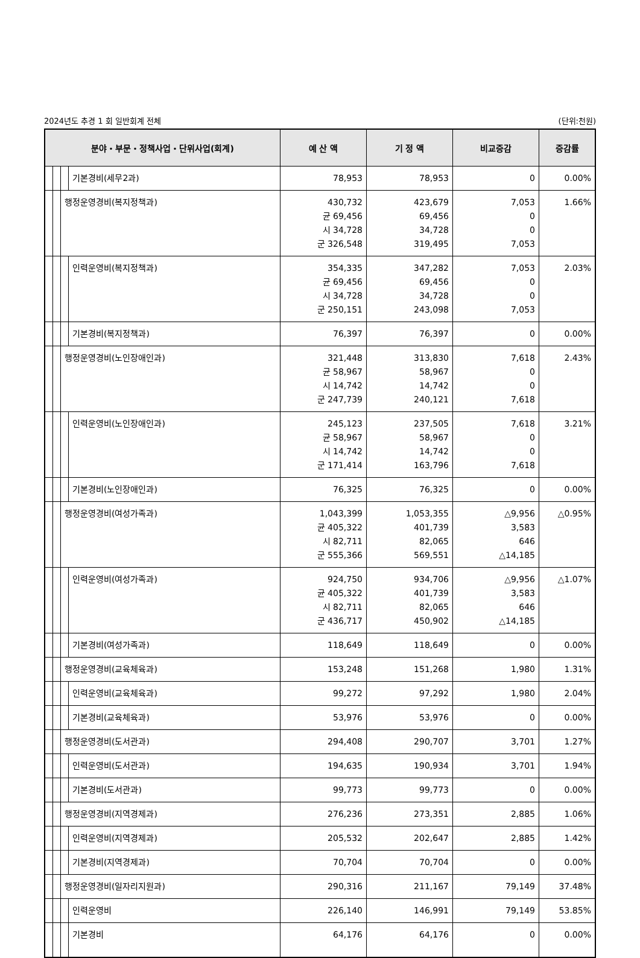2024년도 추경 1 회 일반회계 전체 (단위:천원)
| 분야・부문・정책사업・단위사업(회계) | | | | 예 산 액 | 기 정 액 | 비교증감 | 증감률 |
| --- | --- | --- | --- | --- | --- | --- | --- |
| | | | 기본경비(세무2과) | 78,953 | 78,953 | 0 | 0.00% |
| | | 행정운영경비(복지정책과) | | 430,732 균 69,456 시 34,728 군 326,548 | 423,679 69,456 34,728 319,495 | 7,053 0 0 7,053 | 1.66% |
| | | | 인력운영비(복지정책과) | 354,335 균 69,456 시 34,728 군 250,151 | 347,282 69,456 34,728 243,098 | 7,053 0 0 7,053 | 2.03% |
| | | | 기본경비(복지정책과) | 76,397 | 76,397 | 0 | 0.00% |
| | | 행정운영경비(노인장애인과) | | 321,448 균 58,967 시 14,742 군 247,739 | 313,830 58,967 14,742 240,121 | 7,618 0 0 7,618 | 2.43% |
| | | | 인력운영비(노인장애인과) | 245,123 균 58,967 시 14,742 군 171,414 | 237,505 58,967 14,742 163,796 | 7,618 0 0 7,618 | 3.21% |
| | | | 기본경비(노인장애인과) | 76,325 | 76,325 | 0 | 0.00% |
| | | 행정운영경비(여성가족과) | | 1,043,399 균 405,322 시 82,711 군 555,366 | 1,053,355 401,739 82,065 569,551 | △9,956 3,583 646 △14,185 | △0.95% |
| | | | 인력운영비(여성가족과) | 924,750 균 405,322 시 82,711 군 436,717 | 934,706 401,739 82,065 450,902 | △9,956 3,583 646 △14,185 | △1.07% |
| | | | 기본경비(여성가족과) | 118,649 | 118,649 | 0 | 0.00% |
| | | 행정운영경비(교육체육과) | | 153,248 | 151,268 | 1,980 | 1.31% |
| | | | 인력운영비(교육체육과) | 99,272 | 97,292 | 1,980 | 2.04% |
| | | | 기본경비(교육체육과) | 53,976 | 53,976 | 0 | 0.00% |
| | | 행정운영경비(도서관과) | | 294,408 | 290,707 | 3,701 | 1.27% |
| | | | 인력운영비(도서관과) | 194,635 | 190,934 | 3,701 | 1.94% |
| | | | 기본경비(도서관과) | 99,773 | 99,773 | 0 | 0.00% |
| | | 행정운영경비(지역경제과) | | 276,236 | 273,351 | 2,885 | 1.06% |
| | | | 인력운영비(지역경제과) | 205,532 | 202,647 | 2,885 | 1.42% |
| | | | 기본경비(지역경제과) | 70,704 | 70,704 | 0 | 0.00% |
| | | 행정운영경비(일자리지원과) | | 290,316 | 211,167 | 79,149 | 37.48% |
| | | | 인력운영비 | 226,140 | 146,991 | 79,149 | 53.85% |
| | | | 기본경비 | 64,176 | 64,176 | 0 | 0.00% |